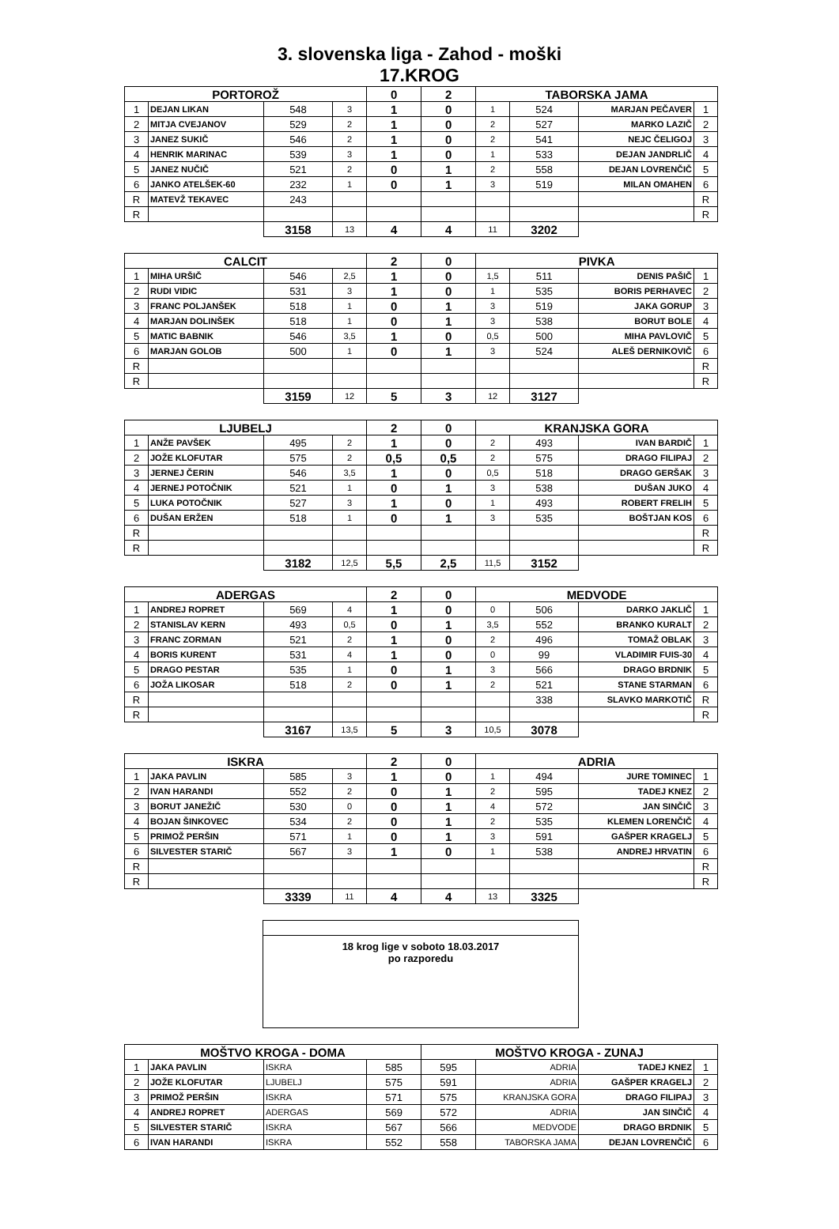3. slovenska liga - Zahod - moški
17.KROG
| PORTOROŽ | | | | 0 | 2 | TABORSKA JAMA | | | |
| --- | --- | --- | --- | --- | --- | --- | --- | --- | --- |
| 1 | DEJAN LIKAN | 548 | 3 | 1 | 0 | 1 | 524 | MARJAN PEČAVER | 1 |
| 2 | MITJA CVEJANOV | 529 | 2 | 1 | 0 | 2 | 527 | MARKO LAZIČ | 2 |
| 3 | JANEZ SUKIČ | 546 | 2 | 1 | 0 | 2 | 541 | NEJC ČELIGOJ | 3 |
| 4 | HENRIK MARINAC | 539 | 3 | 1 | 0 | 1 | 533 | DEJAN JANDRLIČ | 4 |
| 5 | JANEZ NUČIČ | 521 | 2 | 0 | 1 | 2 | 558 | DEJAN LOVRENČIČ | 5 |
| 6 | JANKO ATELŠEK-60 | 232 | 1 | 0 | 1 | 3 | 519 | MILAN OMAHEN | 6 |
| R | MATEVŽ TEKAVEC | 243 | | | | | | | R |
| R | | | | | | | | | R |
| | | 3158 | 13 | 4 | 4 | 11 | 3202 | | |
| CALCIT | | | | 2 | 0 | PIVKA | | | |
| 1 | MIHA URŠIČ | 546 | 2,5 | 1 | 0 | 1,5 | 511 | DENIS PAŠIČ | 1 |
| 2 | RUDI VIDIC | 531 | 3 | 1 | 0 | 1 | 535 | BORIS PERHAVEC | 2 |
| 3 | FRANC POLJANŠEK | 518 | 1 | 0 | 1 | 3 | 519 | JAKA GORUP | 3 |
| 4 | MARJAN DOLINŠEK | 518 | 1 | 0 | 1 | 3 | 538 | BORUT BOLE | 4 |
| 5 | MATIC BABNIK | 546 | 3,5 | 1 | 0 | 0,5 | 500 | MIHA PAVLOVIČ | 5 |
| 6 | MARJAN GOLOB | 500 | 1 | 0 | 1 | 3 | 524 | ALEŠ DERNIKOVIČ | 6 |
| R | | | | | | | | | R |
| R | | | | | | | | | R |
| | | 3159 | 12 | 5 | 3 | 12 | 3127 | | |
| LJUBELJ | | | | 2 | 0 | KRANJSKA GORA | | | |
| 1 | ANŽE PAVŠEK | 495 | 2 | 1 | 0 | 2 | 493 | IVAN BARDIČ | 1 |
| 2 | JOŽE KLOFUTAR | 575 | 2 | 0,5 | 0,5 | 2 | 575 | DRAGO FILIPAJ | 2 |
| 3 | JERNEJ ČERIN | 546 | 3,5 | 1 | 0 | 0,5 | 518 | DRAGO GERŠAK | 3 |
| 4 | JERNEJ POTOČNIK | 521 | 1 | 0 | 1 | 3 | 538 | DUŠAN JUKO | 4 |
| 5 | LUKA POTOČNIK | 527 | 3 | 1 | 0 | 1 | 493 | ROBERT FRELIH | 5 |
| 6 | DUŠAN ERŽEN | 518 | 1 | 0 | 1 | 3 | 535 | BOŠTJAN KOS | 6 |
| R | | | | | | | | | R |
| R | | | | | | | | | R |
| | | 3182 | 12,5 | 5,5 | 2,5 | 11,5 | 3152 | | |
| ADERGAS | | | | 2 | 0 | MEDVODE | | | |
| 1 | ANDREJ ROPRET | 569 | 4 | 1 | 0 | 0 | 506 | DARKO JAKLIČ | 1 |
| 2 | STANISLAV KERN | 493 | 0,5 | 0 | 1 | 3,5 | 552 | BRANKO KURALT | 2 |
| 3 | FRANC ZORMAN | 521 | 2 | 1 | 0 | 2 | 496 | TOMAŽ OBLAK | 3 |
| 4 | BORIS KURENT | 531 | 4 | 1 | 0 | 0 | 99 | VLADIMIR FUIS-30 | 4 |
| 5 | DRAGO PESTAR | 535 | 1 | 0 | 1 | 3 | 566 | DRAGO BRDNIK | 5 |
| 6 | JOŽA LIKOSAR | 518 | 2 | 0 | 1 | 2 | 521 | STANE STARMAN | 6 |
| R | | | | | | | 338 | SLAVKO MARKOTIČ | R |
| R | | | | | | | | | R |
| | | 3167 | 13,5 | 5 | 3 | 10,5 | 3078 | | |
| ISKRA | | | | 2 | 0 | ADRIA | | | |
| 1 | JAKA PAVLIN | 585 | 3 | 1 | 0 | 1 | 494 | JURE TOMINEC | 1 |
| 2 | IVAN HARANDI | 552 | 2 | 0 | 1 | 2 | 595 | TADEJ KNEZ | 2 |
| 3 | BORUT JANEŽIČ | 530 | 0 | 0 | 1 | 4 | 572 | JAN SINČIČ | 3 |
| 4 | BOJAN ŠINKOVEC | 534 | 2 | 0 | 1 | 2 | 535 | KLEMEN LORENČIČ | 4 |
| 5 | PRIMOŽ PERŠIN | 571 | 1 | 0 | 1 | 3 | 591 | GAŠPER KRAGELJ | 5 |
| 6 | SILVESTER STARIČ | 567 | 3 | 1 | 0 | 1 | 538 | ANDREJ HRVATIN | 6 |
| R | | | | | | | | | R |
| R | | | | | | | | | R |
| | | 3339 | 11 | 4 | 4 | 13 | 3325 | | |
18 krog lige v soboto 18.03.2017
po razporedu
| MOŠTVO KROGA - DOMA | | | | MOŠTVO KROGA - ZUNAJ | | | |
| --- | --- | --- | --- | --- | --- | --- | --- |
| 1 | JAKA PAVLIN | ISKRA | 585 | 595 | ADRIA | TADEJ KNEZ | 1 |
| 2 | JOŽE KLOFUTAR | LJUBELJ | 575 | 591 | ADRIA | GAŠPER KRAGELJ | 2 |
| 3 | PRIMOŽ PERŠIN | ISKRA | 571 | 575 | KRANJSKA GORA | DRAGO FILIPAJ | 3 |
| 4 | ANDREJ ROPRET | ADERGAS | 569 | 572 | ADRIA | JAN SINČIČ | 4 |
| 5 | SILVESTER STARIČ | ISKRA | 567 | 566 | MEDVODE | DRAGO BRDNIK | 5 |
| 6 | IVAN HARANDI | ISKRA | 552 | 558 | TABORSKA JAMA | DEJAN LOVRENČIČ | 6 |